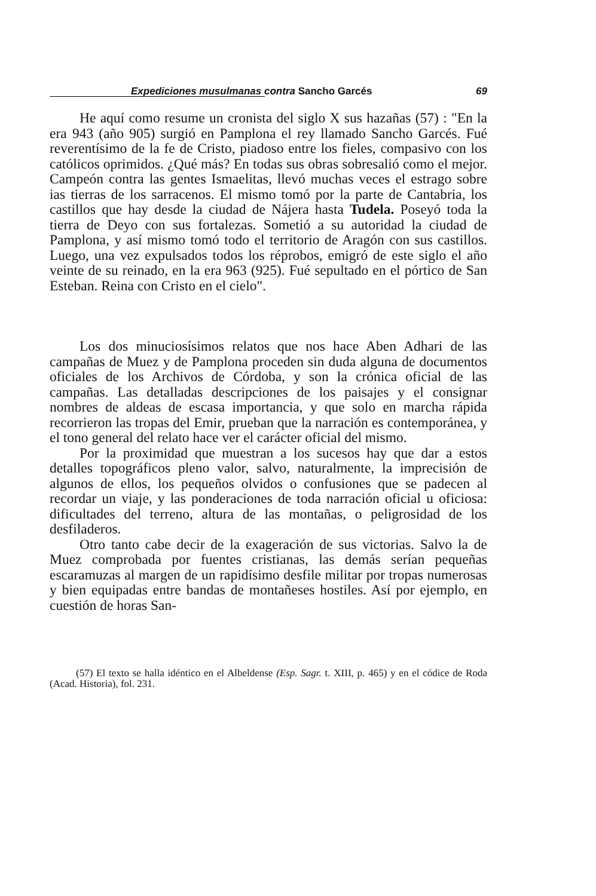Expediciones musulmanas contra Sancho Garcés 69
He aquí como resume un cronista del siglo X sus hazañas (57) : "En la era 943 (año 905) surgió en Pamplona el rey llamado Sancho Garcés. Fué reverentísimo de la fe de Cristo, piadoso entre los fieles, compasivo con los católicos oprimidos. ¿Qué más? En todas sus obras sobresalió como el mejor. Campeón contra las gentes Ismaelitas, llevó muchas veces el estrago sobre ias tierras de los sarracenos. El mismo tomó por la parte de Cantabria, los castillos que hay desde la ciudad de Nájera hasta Tudela. Poseyó toda la tierra de Deyo con sus fortalezas. Sometió a su autoridad la ciudad de Pamplona, y así mismo tomó todo el territorio de Aragón con sus castillos. Luego, una vez expulsados todos los réprobos, emigró de este siglo el año veinte de su reinado, en la era 963 (925). Fué sepultado en el pórtico de San Esteban. Reina con Cristo en el cielo".
Los dos minuciosísimos relatos que nos hace Aben Adhari de las campañas de Muez y de Pamplona proceden sin duda alguna de documentos oficiales de los Archivos de Córdoba, y son la crónica oficial de las campañas. Las detalladas descripciones de los paisajes y el consignar nombres de aldeas de escasa importancia, y que solo en marcha rápida recorrieron las tropas del Emir, prueban que la narración es contemporánea, y el tono general del relato hace ver el carácter oficial del mismo.
Por la proximidad que muestran a los sucesos hay que dar a estos detalles topográficos pleno valor, salvo, naturalmente, la imprecisión de algunos de ellos, los pequeños olvidos o confusiones que se padecen al recordar un viaje, y las ponderaciones de toda narración oficial u oficiosa: dificultades del terreno, altura de las montañas, o peligrosidad de los desfiladeros.
Otro tanto cabe decir de la exageración de sus victorias. Salvo la de Muez comprobada por fuentes cristianas, las demás serían pequeñas escaramuzas al margen de un rapidísimo desfile militar por tropas numerosas y bien equipadas entre bandas de montañeses hostiles. Así por ejemplo, en cuestión de horas San-
(57) El texto se halla idéntico en el Albeldense (Esp. Sagr. t. XIII, p. 465) y en el códice de Roda (Acad. Historia), fol. 231.